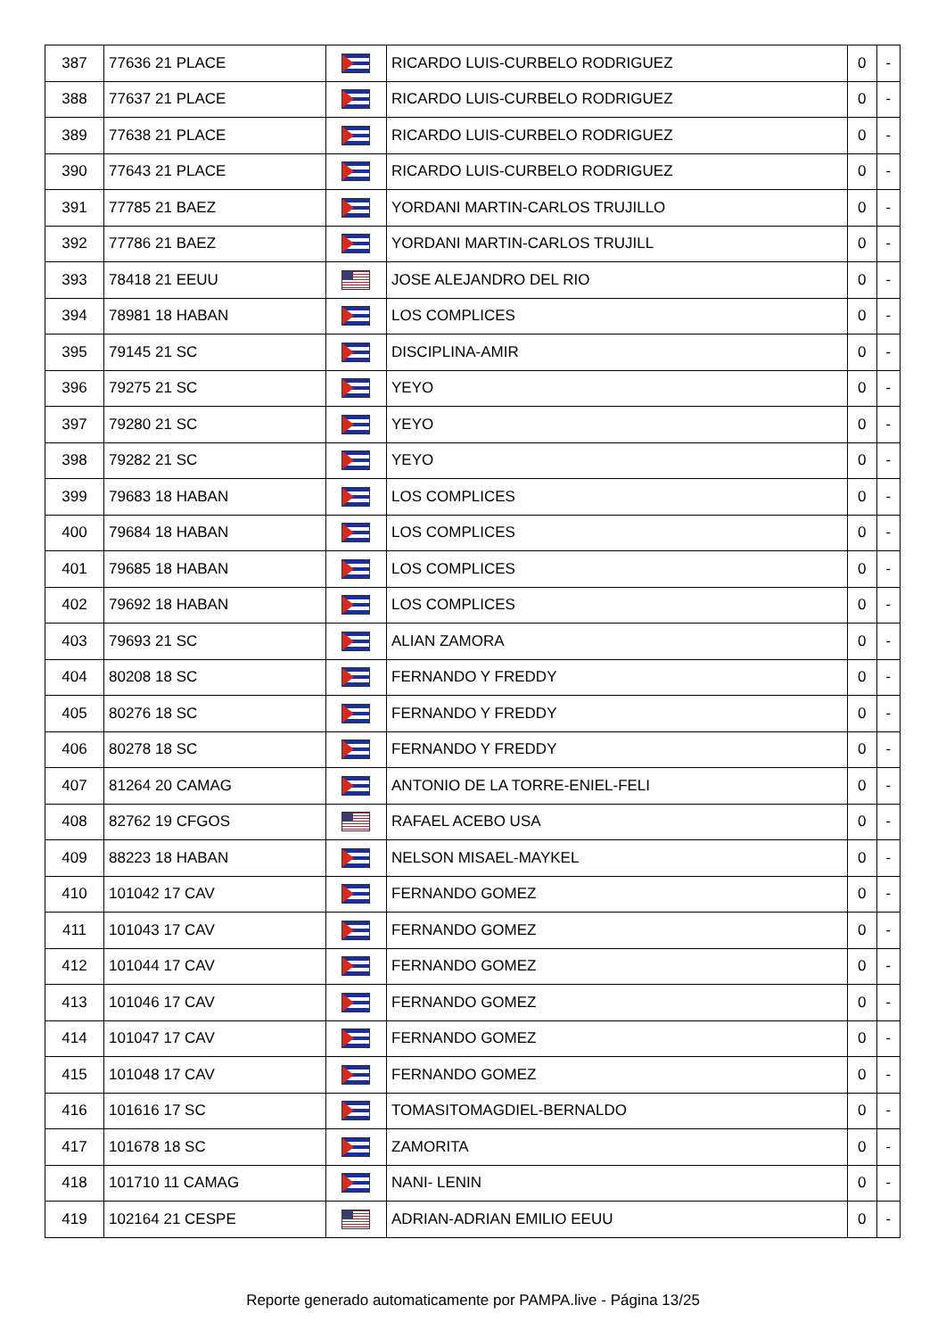| 387 | 77636 21 PLACE | | RICARDO LUIS-CURBELO RODRIGUEZ | 0 | - |
| 388 | 77637 21 PLACE | | RICARDO LUIS-CURBELO RODRIGUEZ | 0 | - |
| 389 | 77638 21 PLACE | | RICARDO LUIS-CURBELO RODRIGUEZ | 0 | - |
| 390 | 77643 21 PLACE | | RICARDO LUIS-CURBELO RODRIGUEZ | 0 | - |
| 391 | 77785 21 BAEZ | | YORDANI MARTIN-CARLOS TRUJILLO | 0 | - |
| 392 | 77786 21 BAEZ | | YORDANI MARTIN-CARLOS TRUJILL | 0 | - |
| 393 | 78418 21 EEUU | | JOSE ALEJANDRO DEL RIO | 0 | - |
| 394 | 78981 18 HABAN | | LOS COMPLICES | 0 | - |
| 395 | 79145 21 SC | | DISCIPLINA-AMIR | 0 | - |
| 396 | 79275 21 SC | | YEYO | 0 | - |
| 397 | 79280 21 SC | | YEYO | 0 | - |
| 398 | 79282 21 SC | | YEYO | 0 | - |
| 399 | 79683 18 HABAN | | LOS COMPLICES | 0 | - |
| 400 | 79684 18 HABAN | | LOS COMPLICES | 0 | - |
| 401 | 79685 18 HABAN | | LOS COMPLICES | 0 | - |
| 402 | 79692 18 HABAN | | LOS COMPLICES | 0 | - |
| 403 | 79693 21 SC | | ALIAN ZAMORA | 0 | - |
| 404 | 80208 18 SC | | FERNANDO Y FREDDY | 0 | - |
| 405 | 80276 18 SC | | FERNANDO Y FREDDY | 0 | - |
| 406 | 80278 18 SC | | FERNANDO Y FREDDY | 0 | - |
| 407 | 81264 20 CAMAG | | ANTONIO DE LA TORRE-ENIEL-FELI | 0 | - |
| 408 | 82762 19 CFGOS | | RAFAEL ACEBO USA | 0 | - |
| 409 | 88223 18 HABAN | | NELSON MISAEL-MAYKEL | 0 | - |
| 410 | 101042 17 CAV | | FERNANDO GOMEZ | 0 | - |
| 411 | 101043 17 CAV | | FERNANDO GOMEZ | 0 | - |
| 412 | 101044 17 CAV | | FERNANDO GOMEZ | 0 | - |
| 413 | 101046 17 CAV | | FERNANDO GOMEZ | 0 | - |
| 414 | 101047 17 CAV | | FERNANDO GOMEZ | 0 | - |
| 415 | 101048 17 CAV | | FERNANDO GOMEZ | 0 | - |
| 416 | 101616 17 SC | | TOMASITOMAGDIEL-BERNALDO | 0 | - |
| 417 | 101678 18 SC | | ZAMORITA | 0 | - |
| 418 | 101710 11 CAMAG | | NANI- LENIN | 0 | - |
| 419 | 102164 21 CESPE | | ADRIAN-ADRIAN EMILIO EEUU | 0 | - |
Reporte generado automaticamente por PAMPA.live - Página 13/25